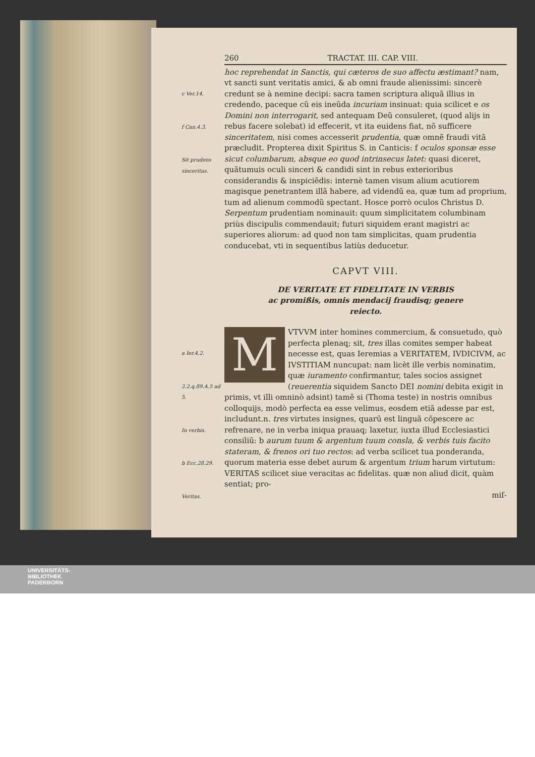c Ver.14.
f Can.4.3.
Sit prudens sinceritas.
a Ier.4.2.
2.2.q.89.A.5 ad 5.
In verbis.
b Ecc.28.29.
Veritas.
260 TRACTAT. III. CAP. VIII.
hoc reprehendat in Sanctis, qui cæteros de suo affectu æstimant? nam, vt sancti sunt veritatis amici, & ab omni fraude alienissimi: sincerè credunt se à nemine decipi: sacra tamen scriptura aliquã illius in credendo, paceque cũ eis ineũda incuriam insinuat: quia scilicet e os Domini non interrogarit, sed antequam Deũ consuleret, (quod alijs in rebus facere solebat) id effecerit, vt ita euidens fiat, nõ sufficere sinceritatem, nisi comes accesserit prudentia, quæ omnẽ fraudi vitã præcludit. Propterea dixit Spiritus S. in Canticis: f oculos sponsæ esse sicut columbarum, absque eo quod intrinsecus latet: quasi diceret, quãtumuis oculi sinceri & candidi sint in rebus exterioribus considerandis & inspiciẽdis: internè tamen visum alium acutiorem magisque penetrantem illã habere, ad videndũ ea, quæ tum ad proprium, tum ad alienum commodũ spectant. Hosce porrò oculos Christus D. Serpentum prudentiam nominauit: quum simplicitatem columbinam priùs discipulis commendauit; futuri siquidem erant magistri ac superiores aliorum: ad quod non tam simplicitas, quam prudentia conducebat, vti in sequentibus latiùs deducetur.
CAPVT VIII.
DE VERITATE ET FIDELITATE IN VERBIS
ac promißis, omnis mendacij fraudisq; genere
reiecto.
MVTVVM inter homines commercium, & consuetudo, quò perfecta plenaq; sit, tres illas comites semper habeat necesse est, quas Ieremias a VERITATEM, IVDICIVM, ac IVSTITIAM nuncupat: nam licèt ille verbis nominatim, quæ iuramento confirmantur, tales socios assignet (reuerentia siquidem Sancto DEI nomini debita exigit in primis, vt illi omninò adsint) tamẽ si (Thoma teste) in nostris omnibus colloquijs, modò perfecta ea esse velimus, eosdem etiã adesse par est, includunt.n. tres virtutes insignes, quarũ est linguã cõpescere ac refrenare, ne in verba iniqua prauaq; laxetur, iuxta illud Ecclesiastici consiliũ: b aurum tuum & argentum tuum consla, & verbis tuis facito stateram, & frenos ori tuo rectos: ad verba scilicet tua ponderanda, quorum materia esse debet aurum & argentum trium harum virtutum: VERITAS scilicet siue veracitas ac fidelitas. quæ non aliud dicit, quàm sentiat; pro-
miſ-
UNIVERSITÄTS-
BIBLIOTHEK
PADERBORN